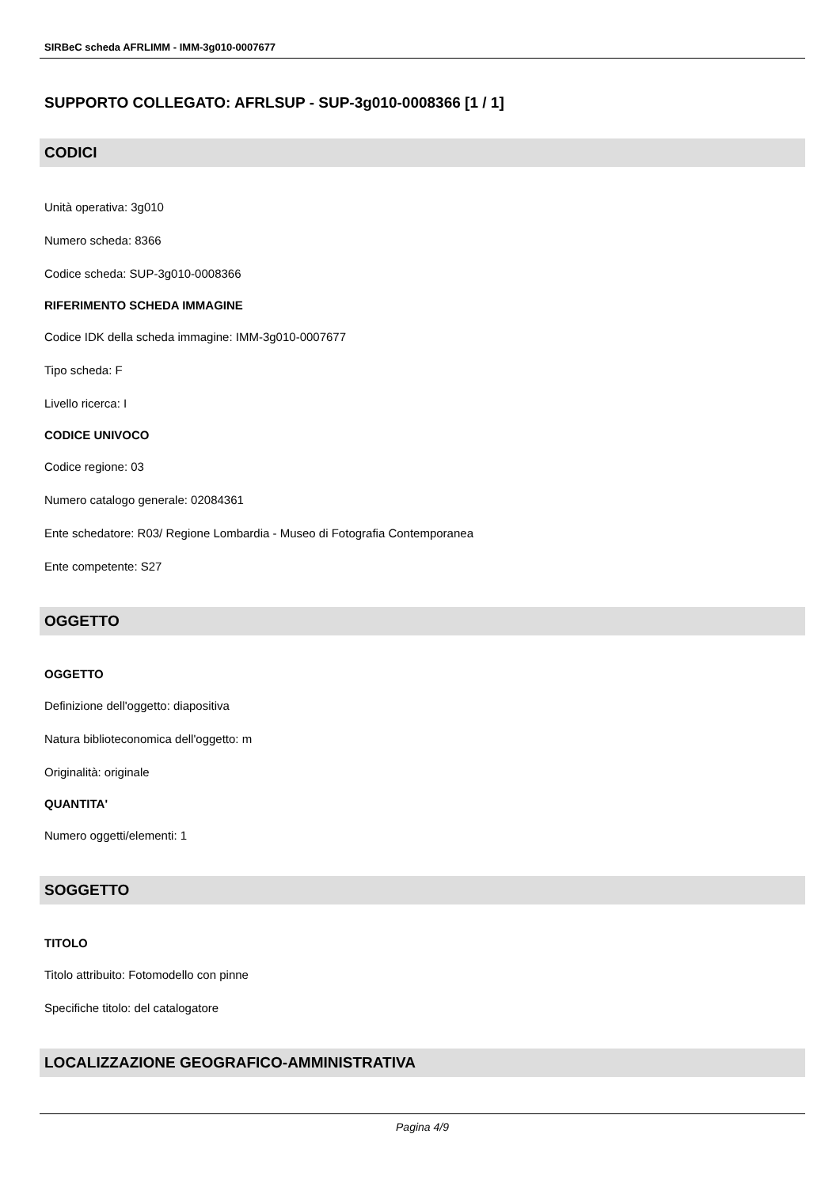SIRBeC scheda AFRLIMM - IMM-3g010-0007677
SUPPORTO COLLEGATO: AFRLSUP - SUP-3g010-0008366 [1 / 1]
CODICI
Unità operativa: 3g010
Numero scheda: 8366
Codice scheda: SUP-3g010-0008366
RIFERIMENTO SCHEDA IMMAGINE
Codice IDK della scheda immagine: IMM-3g010-0007677
Tipo scheda: F
Livello ricerca: I
CODICE UNIVOCO
Codice regione: 03
Numero catalogo generale: 02084361
Ente schedatore: R03/ Regione Lombardia - Museo di Fotografia Contemporanea
Ente competente: S27
OGGETTO
OGGETTO
Definizione dell'oggetto: diapositiva
Natura biblioteconomica dell'oggetto: m
Originalità: originale
QUANTITA'
Numero oggetti/elementi: 1
SOGGETTO
TITOLO
Titolo attribuito: Fotomodello con pinne
Specifiche titolo: del catalogatore
LOCALIZZAZIONE GEOGRAFICO-AMMINISTRATIVA
Pagina 4/9